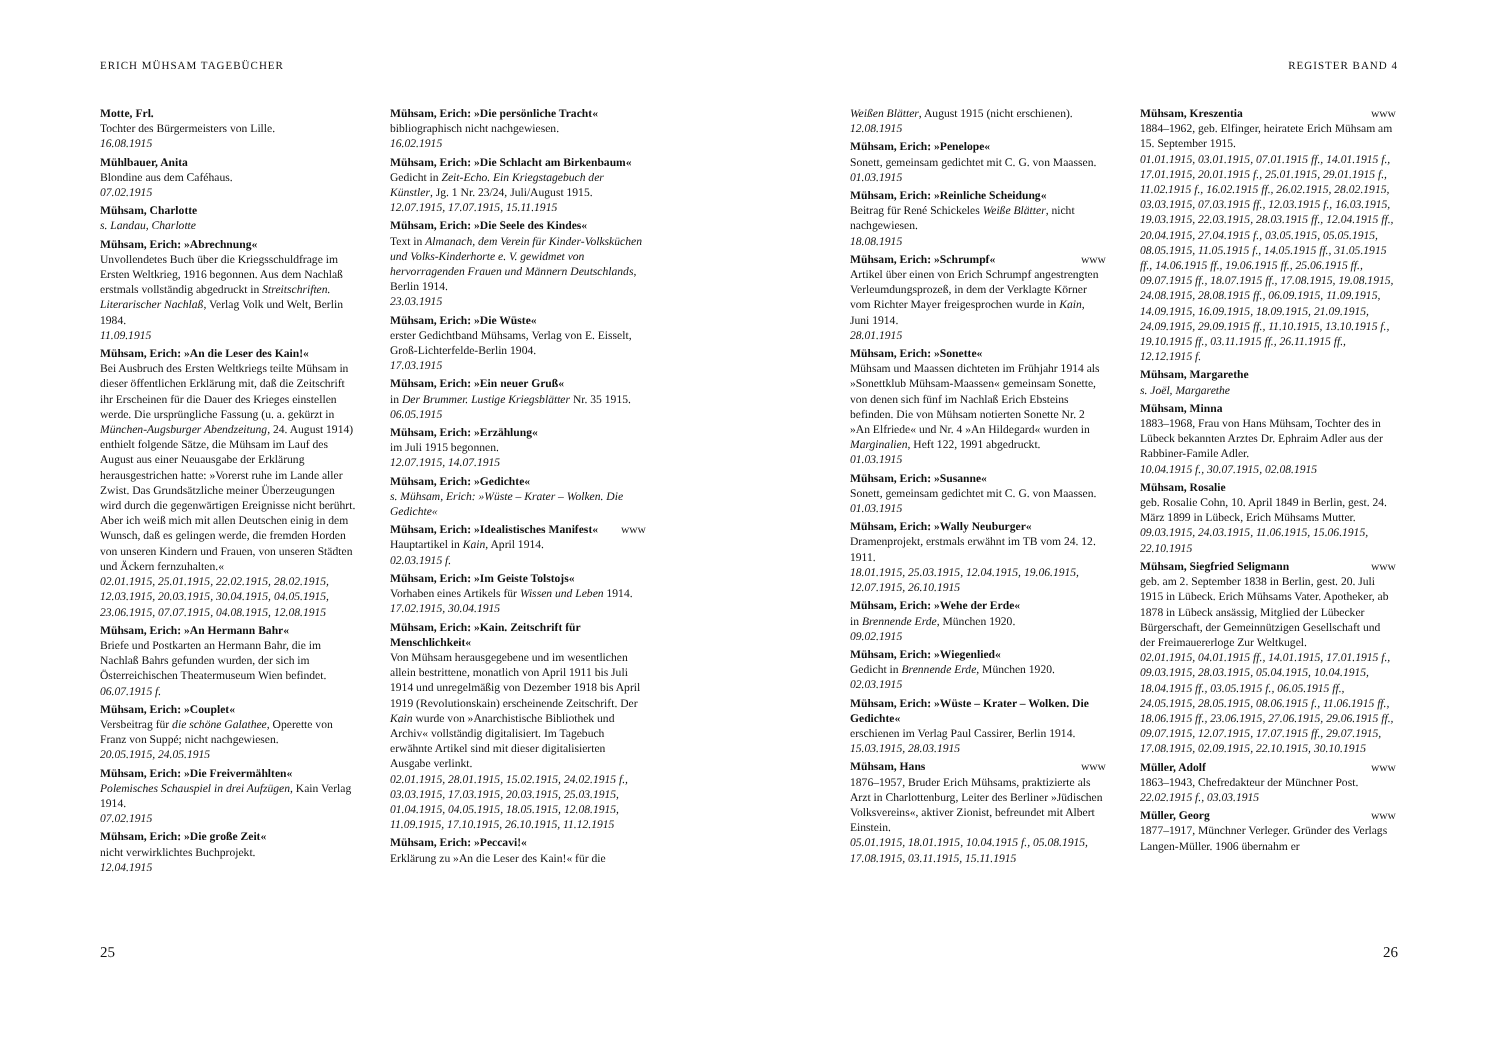ERICH MÜHSAM TAGEBÜCHER
Motte, Frl.
Tochter des Bürgermeisters von Lille.
16.08.1915
Mühlbauer, Anita
Blondine aus dem Caféhaus.
07.02.1915
Mühsam, Charlotte
s. Landau, Charlotte
Mühsam, Erich: »Abrechnung«
Unvollendetes Buch über die Kriegsschuldfrage im Ersten Weltkrieg, 1916 begonnen. Aus dem Nachlaß erstmals vollständig abgedruckt in Streitschriften. Literarischer Nachlaß, Verlag Volk und Welt, Berlin 1984.
11.09.1915
Mühsam, Erich: »An die Leser des Kain!«
Bei Ausbruch des Ersten Weltkriegs teilte Mühsam in dieser öffentlichen Erklärung mit, daß die Zeitschrift ihr Erscheinen für die Dauer des Krieges einstellen werde. Die ursprüngliche Fassung (u. a. gekürzt in München-Augsburger Abendzeitung, 24. August 1914) enthielt folgende Sätze, die Mühsam im Lauf des August aus einer Neuausgabe der Erklärung herausgestrichen hatte: »Vorerst ruhe im Lande aller Zwist. Das Grundsätzliche meiner Überzeugungen wird durch die gegenwärtigen Ereignisse nicht berührt. Aber ich weiß mich mit allen Deutschen einig in dem Wunsch, daß es gelingen werde, die fremden Horden von unseren Kindern und Frauen, von unseren Städten und Äckern fernzuhalten.«
02.01.1915, 25.01.1915, 22.02.1915, 28.02.1915, 12.03.1915, 20.03.1915, 30.04.1915, 04.05.1915, 23.06.1915, 07.07.1915, 04.08.1915, 12.08.1915
Mühsam, Erich: »An Hermann Bahr«
Briefe und Postkarten an Hermann Bahr, die im Nachlaß Bahrs gefunden wurden, der sich im Österreichischen Theatermuseum Wien befindet.
06.07.1915 f.
Mühsam, Erich: »Couplet«
Versbeitrag für die schöne Galathee, Operette von Franz von Suppé; nicht nachgewiesen.
20.05.1915, 24.05.1915
Mühsam, Erich: »Die Freivermählten«
Polemisches Schauspiel in drei Aufzügen, Kain Verlag 1914.
07.02.1915
Mühsam, Erich: »Die große Zeit«
nicht verwirklichtes Buchprojekt.
12.04.1915
Mühsam, Erich: »Die persönliche Tracht«
bibliographisch nicht nachgewiesen.
16.02.1915
Mühsam, Erich: »Die Schlacht am Birkenbaum«
Gedicht in Zeit-Echo. Ein Kriegstagebuch der Künstler, Jg. 1 Nr. 23/24, Juli/August 1915.
12.07.1915, 17.07.1915, 15.11.1915
Mühsam, Erich: »Die Seele des Kindes«
Text in Almanach, dem Verein für Kinder-Volksküchen und Volks-Kinderhorte e. V. gewidmet von hervorragenden Frauen und Männern Deutschlands, Berlin 1914.
23.03.1915
Mühsam, Erich: »Die Wüste«
erster Gedichtband Mühsams, Verlag von E. Eisselt, Groß-Lichterfelde-Berlin 1904.
17.03.1915
Mühsam, Erich: »Ein neuer Gruß«
in Der Brummer. Lustige Kriegsblätter Nr. 35 1915.
06.05.1915
Mühsam, Erich: »Erzählung«
im Juli 1915 begonnen.
12.07.1915, 14.07.1915
Mühsam, Erich: »Gedichte«
s. Mühsam, Erich: »Wüste – Krater – Wolken. Die Gedichte«
Mühsam, Erich: »Idealistisches Manifest« www
Hauptartikel in Kain, April 1914.
02.03.1915 f.
Mühsam, Erich: »Im Geiste Tolstojs«
Vorhaben eines Artikels für Wissen und Leben 1914.
17.02.1915, 30.04.1915
Mühsam, Erich: »Kain. Zeitschrift für Menschlichkeit«
Von Mühsam herausgegebene und im wesentlichen allein bestrittene, monatlich von April 1911 bis Juli 1914 und unregelmäßig von Dezember 1918 bis April 1919 (Revolutionskain) erscheinende Zeitschrift. Der Kain wurde von »Anarchistische Bibliothek und Archiv« vollständig digitalisiert. Im Tagebuch erwähnte Artikel sind mit dieser digitalisierten Ausgabe verlinkt.
02.01.1915, 28.01.1915, 15.02.1915, 24.02.1915 f., 03.03.1915, 17.03.1915, 20.03.1915, 25.03.1915, 01.04.1915, 04.05.1915, 18.05.1915, 12.08.1915, 11.09.1915, 17.10.1915, 26.10.1915, 11.12.1915
Mühsam, Erich: »Peccavi!«
Erklärung zu »An die Leser des Kain!« für die
25
REGISTER BAND 4
Weißen Blätter, August 1915 (nicht erschienen).
12.08.1915
Mühsam, Erich: »Penelope«
Sonett, gemeinsam gedichtet mit C. G. von Maassen.
01.03.1915
Mühsam, Erich: »Reinliche Scheidung«
Beitrag für René Schickeles Weiße Blätter, nicht nachgewiesen.
18.08.1915
Mühsam, Erich: »Schrumpf« www
Artikel über einen von Erich Schrumpf angestrengten Verleumdungsprozeß, in dem der Verklagte Körner vom Richter Mayer freigesprochen wurde in Kain, Juni 1914.
28.01.1915
Mühsam, Erich: »Sonette«
Mühsam und Maassen dichteten im Frühjahr 1914 als »Sonettklub Mühsam-Maassen« gemeinsam Sonette, von denen sich fünf im Nachlaß Erich Ebsteins befinden. Die von Mühsam notierten Sonette Nr. 2 »An Elfriede« und Nr. 4 »An Hildegard« wurden in Marginalien, Heft 122, 1991 abgedruckt.
01.03.1915
Mühsam, Erich: »Susanne«
Sonett, gemeinsam gedichtet mit C. G. von Maassen.
01.03.1915
Mühsam, Erich: »Wally Neuburger«
Dramenprojekt, erstmals erwähnt im TB vom 24. 12. 1911.
18.01.1915, 25.03.1915, 12.04.1915, 19.06.1915, 12.07.1915, 26.10.1915
Mühsam, Erich: »Wehe der Erde«
in Brennende Erde, München 1920.
09.02.1915
Mühsam, Erich: »Wiegenlied«
Gedicht in Brennende Erde, München 1920.
02.03.1915
Mühsam, Erich: »Wüste – Krater – Wolken. Die Gedichte«
erschienen im Verlag Paul Cassirer, Berlin 1914.
15.03.1915, 28.03.1915
Mühsam, Hans www
1876–1957, Bruder Erich Mühsams, praktizierte als Arzt in Charlottenburg, Leiter des Berliner »Jüdischen Volksvereins«, aktiver Zionist, befreundet mit Albert Einstein.
05.01.1915, 18.01.1915, 10.04.1915 f., 05.08.1915, 17.08.1915, 03.11.1915, 15.11.1915
Mühsam, Kreszentia www
1884–1962, geb. Elfinger, heiratete Erich Mühsam am 15. September 1915.
01.01.1915, 03.01.1915, 07.01.1915 ff., 14.01.1915 f., 17.01.1915, 20.01.1915 f., 25.01.1915, 29.01.1915 f., 11.02.1915 f., 16.02.1915 ff., 26.02.1915, 28.02.1915, 03.03.1915, 07.03.1915 ff., 12.03.1915 f., 16.03.1915, 19.03.1915, 22.03.1915, 28.03.1915 ff., 12.04.1915 ff., 20.04.1915, 27.04.1915 f., 03.05.1915, 05.05.1915, 08.05.1915, 11.05.1915 f., 14.05.1915 ff., 31.05.1915 ff., 14.06.1915 ff., 19.06.1915 ff., 25.06.1915 ff., 09.07.1915 ff., 18.07.1915 ff., 17.08.1915, 19.08.1915, 24.08.1915, 28.08.1915 ff., 06.09.1915, 11.09.1915, 14.09.1915, 16.09.1915, 18.09.1915, 21.09.1915, 24.09.1915, 29.09.1915 ff., 11.10.1915, 13.10.1915 f., 19.10.1915 ff., 03.11.1915 ff., 26.11.1915 ff., 12.12.1915 f.
Mühsam, Margarethe
s. Joël, Margarethe
Mühsam, Minna
1883–1968, Frau von Hans Mühsam, Tochter des in Lübeck bekannten Arztes Dr. Ephraim Adler aus der Rabbiner-Famile Adler.
10.04.1915 f., 30.07.1915, 02.08.1915
Mühsam, Rosalie
geb. Rosalie Cohn, 10. April 1849 in Berlin, gest. 24. März 1899 in Lübeck, Erich Mühsams Mutter.
09.03.1915, 24.03.1915, 11.06.1915, 15.06.1915, 22.10.1915
Mühsam, Siegfried Seligmann www
geb. am 2. September 1838 in Berlin, gest. 20. Juli 1915 in Lübeck. Erich Mühsams Vater. Apotheker, ab 1878 in Lübeck ansässig, Mitglied der Lübecker Bürgerschaft, der Gemeinnützigen Gesellschaft und der Freimauererloge Zur Weltkugel.
02.01.1915, 04.01.1915 ff., 14.01.1915, 17.01.1915 f., 09.03.1915, 28.03.1915, 05.04.1915, 10.04.1915, 18.04.1915 ff., 03.05.1915 f., 06.05.1915 ff., 24.05.1915, 28.05.1915, 08.06.1915 f., 11.06.1915 ff., 18.06.1915 ff., 23.06.1915, 27.06.1915, 29.06.1915 ff., 09.07.1915, 12.07.1915, 17.07.1915 ff., 29.07.1915, 17.08.1915, 02.09.1915, 22.10.1915, 30.10.1915
Müller, Adolf www
1863–1943, Chefredakteur der Münchner Post.
22.02.1915 f., 03.03.1915
Müller, Georg www
1877–1917, Münchner Verleger. Gründer des Verlags Langen-Müller. 1906 übernahm er
26